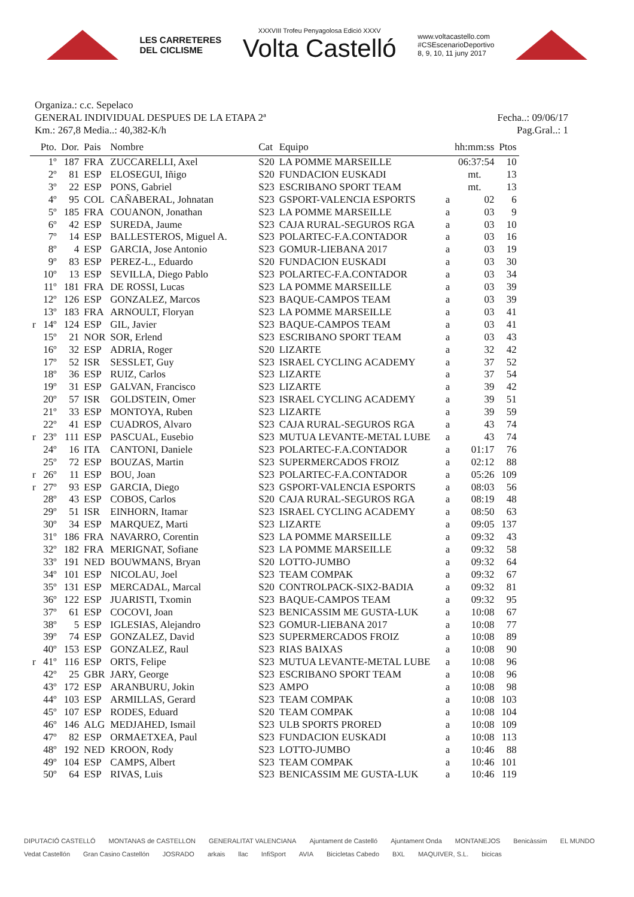LES CARRETERES
DEL CICLISME
XXXVIII Trofeu Penyagolosa Edició XXXV
Volta Castelló
www.voltacastello.com
#CSEscenarioDeportivo
8, 9, 10, 11 juny 2017
Organiza.: c.c. Sepelaco
GENERAL INDIVIDUAL DESPUES DE LA ETAPA 2ª Fecha..: 09/06/17
Km.: 267,8 Media..: 40,382-K/h Pag.Gral..: 1
| | Pto. | Dor. | Pais | Nombre | Cat | Equipo | | hh:mm:ss | Ptos |
| --- | --- | --- | --- | --- | --- | --- | --- | --- | --- |
| | 1º | 187 | FRA | ZUCCARELLI, Axel | S20 | LA POMME MARSEILLE | | 06:37:54 | 10 |
| | 2º | 81 | ESP | ELOSEGUI, Iñigo | S20 | FUNDACION EUSKADI | | mt. | 13 |
| | 3º | 22 | ESP | PONS, Gabriel | S23 | ESCRIBANO SPORT TEAM | | mt. | 13 |
| | 4º | 95 | COL | CAÑABERAL, Johnatan | S23 | GSPORT-VALENCIA ESPORTS | a | 02 | 6 |
| | 5º | 185 | FRA | COUANON, Jonathan | S23 | LA POMME MARSEILLE | a | 03 | 9 |
| | 6º | 42 | ESP | SUREDA, Jaume | S23 | CAJA RURAL-SEGUROS RGA | a | 03 | 10 |
| | 7º | 14 | ESP | BALLESTEROS, Miguel A. | S23 | POLARTEC-F.A.CONTADOR | a | 03 | 16 |
| | 8º | 4 | ESP | GARCIA, Jose Antonio | S23 | GOMUR-LIEBANA 2017 | a | 03 | 19 |
| | 9º | 83 | ESP | PEREZ-L., Eduardo | S20 | FUNDACION EUSKADI | a | 03 | 30 |
| | 10º | 13 | ESP | SEVILLA, Diego Pablo | S23 | POLARTEC-F.A.CONTADOR | a | 03 | 34 |
| | 11º | 181 | FRA | DE ROSSI, Lucas | S23 | LA POMME MARSEILLE | a | 03 | 39 |
| | 12º | 126 | ESP | GONZALEZ, Marcos | S23 | BAQUE-CAMPOS TEAM | a | 03 | 39 |
| | 13º | 183 | FRA | ARNOULT, Floryan | S23 | LA POMME MARSEILLE | a | 03 | 41 |
| r | 14º | 124 | ESP | GIL, Javier | S23 | BAQUE-CAMPOS TEAM | a | 03 | 41 |
| | 15º | 21 | NOR | SOR, Erlend | S23 | ESCRIBANO SPORT TEAM | a | 03 | 43 |
| | 16º | 32 | ESP | ADRIA, Roger | S20 | LIZARTE | a | 32 | 42 |
| | 17º | 52 | ISR | SESSLET, Guy | S23 | ISRAEL CYCLING ACADEMY | a | 37 | 52 |
| | 18º | 36 | ESP | RUIZ, Carlos | S23 | LIZARTE | a | 37 | 54 |
| | 19º | 31 | ESP | GALVAN, Francisco | S23 | LIZARTE | a | 39 | 42 |
| | 20º | 57 | ISR | GOLDSTEIN, Omer | S23 | ISRAEL CYCLING ACADEMY | a | 39 | 51 |
| | 21º | 33 | ESP | MONTOYA, Ruben | S23 | LIZARTE | a | 39 | 59 |
| | 22º | 41 | ESP | CUADROS, Alvaro | S23 | CAJA RURAL-SEGUROS RGA | a | 43 | 74 |
| r | 23º | 111 | ESP | PASCUAL, Eusebio | S23 | MUTUA LEVANTE-METAL LUBE | a | 43 | 74 |
| | 24º | 16 | ITA | CANTONI, Daniele | S23 | POLARTEC-F.A.CONTADOR | a | 01:17 | 76 |
| | 25º | 72 | ESP | BOUZAS, Martin | S23 | SUPERMERCADOS FROIZ | a | 02:12 | 88 |
| r | 26º | 11 | ESP | BOU, Joan | S23 | POLARTEC-F.A.CONTADOR | a | 05:26 | 109 |
| r | 27º | 93 | ESP | GARCIA, Diego | S23 | GSPORT-VALENCIA ESPORTS | a | 08:03 | 56 |
| | 28º | 43 | ESP | COBOS, Carlos | S20 | CAJA RURAL-SEGUROS RGA | a | 08:19 | 48 |
| | 29º | 51 | ISR | EINHORN, Itamar | S23 | ISRAEL CYCLING ACADEMY | a | 08:50 | 63 |
| | 30º | 34 | ESP | MARQUEZ, Marti | S23 | LIZARTE | a | 09:05 | 137 |
| | 31º | 186 | FRA | NAVARRO, Corentin | S23 | LA POMME MARSEILLE | a | 09:32 | 43 |
| | 32º | 182 | FRA | MERIGNAT, Sofiane | S23 | LA POMME MARSEILLE | a | 09:32 | 58 |
| | 33º | 191 | NED | BOUWMANS, Bryan | S20 | LOTTO-JUMBO | a | 09:32 | 64 |
| | 34º | 101 | ESP | NICOLAU, Joel | S23 | TEAM COMPAK | a | 09:32 | 67 |
| | 35º | 131 | ESP | MERCADAL, Marcal | S20 | CONTROLPACK-SIX2-BADIA | a | 09:32 | 81 |
| | 36º | 122 | ESP | JUARISTI, Txomin | S23 | BAQUE-CAMPOS TEAM | a | 09:32 | 95 |
| | 37º | 61 | ESP | COCOVI, Joan | S23 | BENICASSIM ME GUSTA-LUK | a | 10:08 | 67 |
| | 38º | 5 | ESP | IGLESIAS, Alejandro | S23 | GOMUR-LIEBANA 2017 | a | 10:08 | 77 |
| | 39º | 74 | ESP | GONZALEZ, David | S23 | SUPERMERCADOS FROIZ | a | 10:08 | 89 |
| | 40º | 153 | ESP | GONZALEZ, Raul | S23 | RIAS BAIXAS | a | 10:08 | 90 |
| r | 41º | 116 | ESP | ORTS, Felipe | S23 | MUTUA LEVANTE-METAL LUBE | a | 10:08 | 96 |
| | 42º | 25 | GBR | JARY, George | S23 | ESCRIBANO SPORT TEAM | a | 10:08 | 96 |
| | 43º | 172 | ESP | ARANBURU, Jokin | S23 | AMPO | a | 10:08 | 98 |
| | 44º | 103 | ESP | ARMILLAS, Gerard | S23 | TEAM COMPAK | a | 10:08 | 103 |
| | 45º | 107 | ESP | RODES, Eduard | S20 | TEAM COMPAK | a | 10:08 | 104 |
| | 46º | 146 | ALG | MEDJAHED, Ismail | S23 | ULB SPORTS PRORED | a | 10:08 | 109 |
| | 47º | 82 | ESP | ORMAETXEA, Paul | S23 | FUNDACION EUSKADI | a | 10:08 | 113 |
| | 48º | 192 | NED | KROON, Rody | S23 | LOTTO-JUMBO | a | 10:46 | 88 |
| | 49º | 104 | ESP | CAMPS, Albert | S23 | TEAM COMPAK | a | 10:46 | 101 |
| | 50º | 64 | ESP | RIVAS, Luis | S23 | BENICASSIM ME GUSTA-LUK | a | 10:46 | 119 |
DIPUTACIÓ CASTELLÓ MONTANAS de CASTELLON GENERALITAT VALENCIANA Ajuntament de Castelló Ajuntament Onda MONTANEJOS Benicàssim EL MUNDO Vedat Castellón Gran Casino Castellón JOSRADO arkais llac InfiSport AVIA Bicicletas Cabedo BXL MAQUIVER, S.L. bicicas